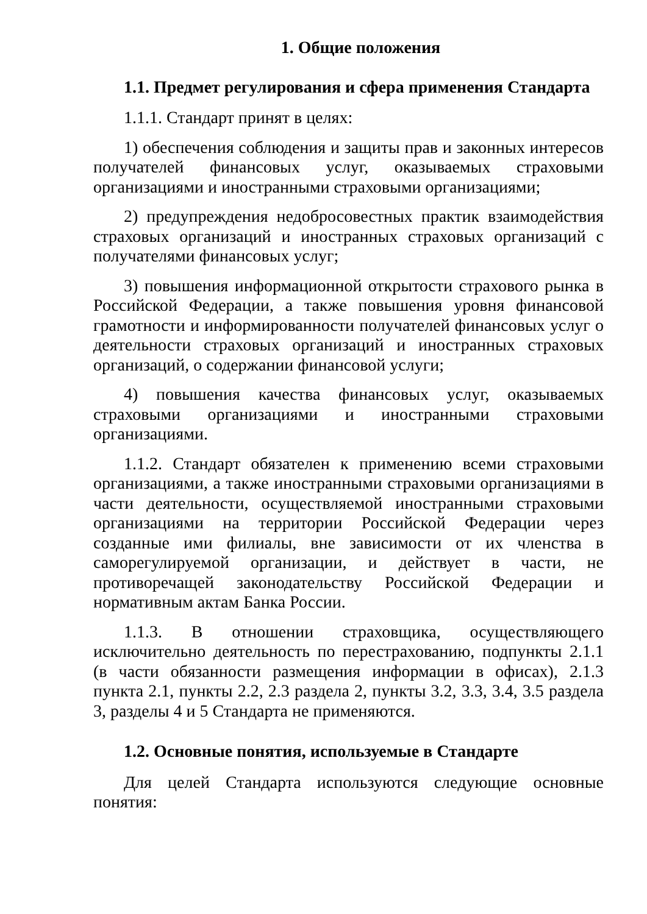1. Общие положения
1.1. Предмет регулирования и сфера применения Стандарта
1.1.1. Стандарт принят в целях:
1) обеспечения соблюдения и защиты прав и законных интересов получателей финансовых услуг, оказываемых страховыми организациями и иностранными страховыми организациями;
2) предупреждения недобросовестных практик взаимодействия страховых организаций и иностранных страховых организаций с получателями финансовых услуг;
3) повышения информационной открытости страхового рынка в Российской Федерации, а также повышения уровня финансовой грамотности и информированности получателей финансовых услуг о деятельности страховых организаций и иностранных страховых организаций, о содержании финансовой услуги;
4) повышения качества финансовых услуг, оказываемых страховыми организациями и иностранными страховыми организациями.
1.1.2. Стандарт обязателен к применению всеми страховыми организациями, а также иностранными страховыми организациями в части деятельности, осуществляемой иностранными страховыми организациями на территории Российской Федерации через созданные ими филиалы, вне зависимости от их членства в саморегулируемой организации, и действует в части, не противоречащей законодательству Российской Федерации и нормативным актам Банка России.
1.1.3. В отношении страховщика, осуществляющего исключительно деятельность по перестрахованию, подпункты 2.1.1 (в части обязанности размещения информации в офисах), 2.1.3 пункта 2.1, пункты 2.2, 2.3 раздела 2, пункты 3.2, 3.3, 3.4, 3.5 раздела 3, разделы 4 и 5 Стандарта не применяются.
1.2. Основные понятия, используемые в Стандарте
Для целей Стандарта используются следующие основные понятия: